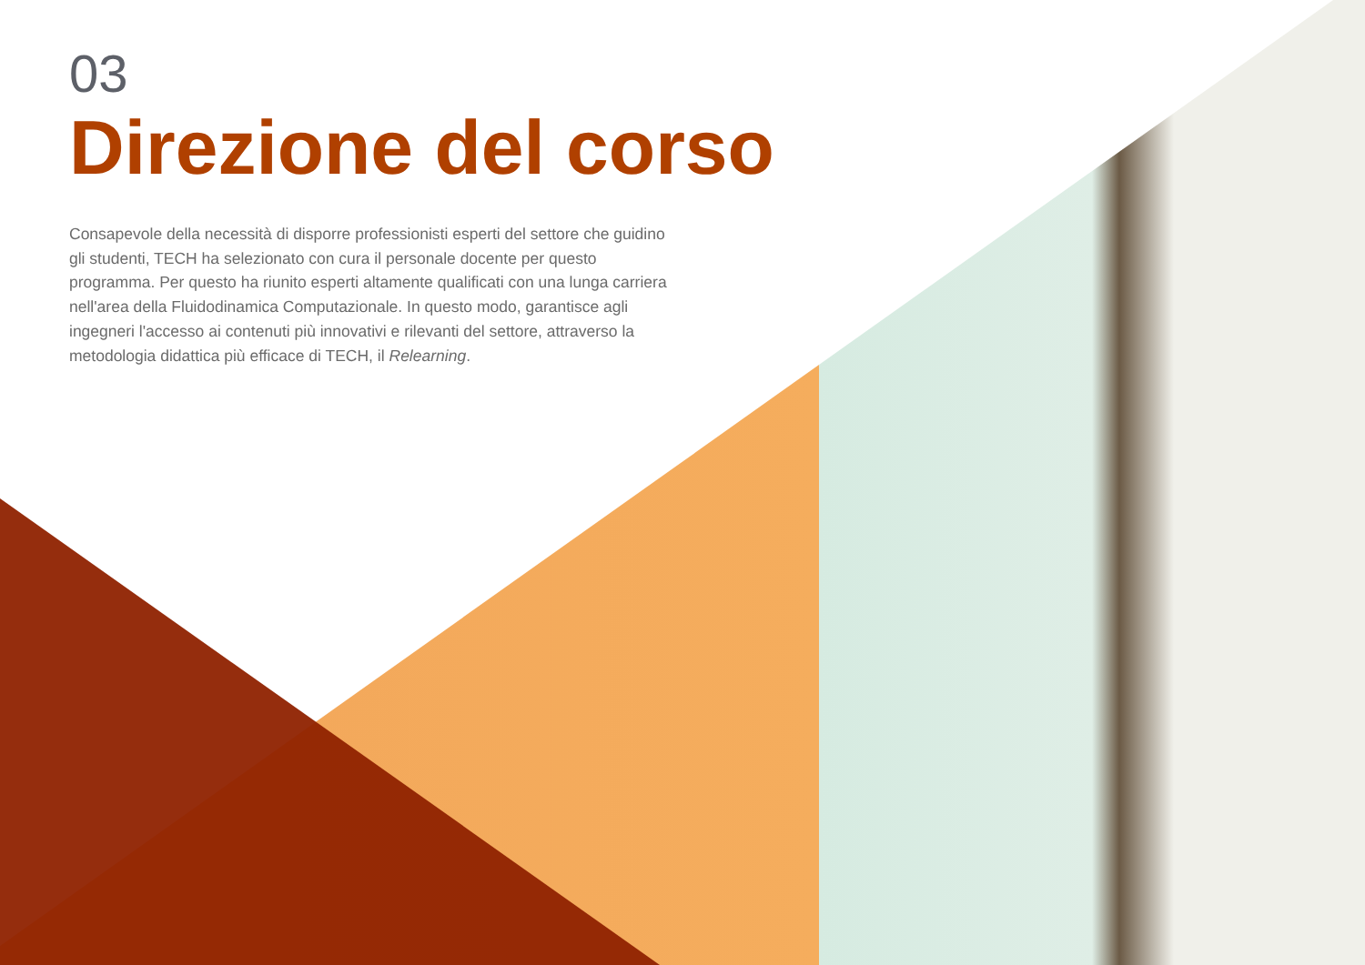03
Direzione del corso
Consapevole della necessità di disporre professionisti esperti del settore che guidino gli studenti, TECH ha selezionato con cura il personale docente per questo programma. Per questo ha riunito esperti altamente qualificati con una lunga carriera nell'area della Fluidodinamica Computazionale. In questo modo, garantisce agli ingegneri l'accesso ai contenuti più innovativi e rilevanti del settore, attraverso la metodologia didattica più efficace di TECH, il Relearning.